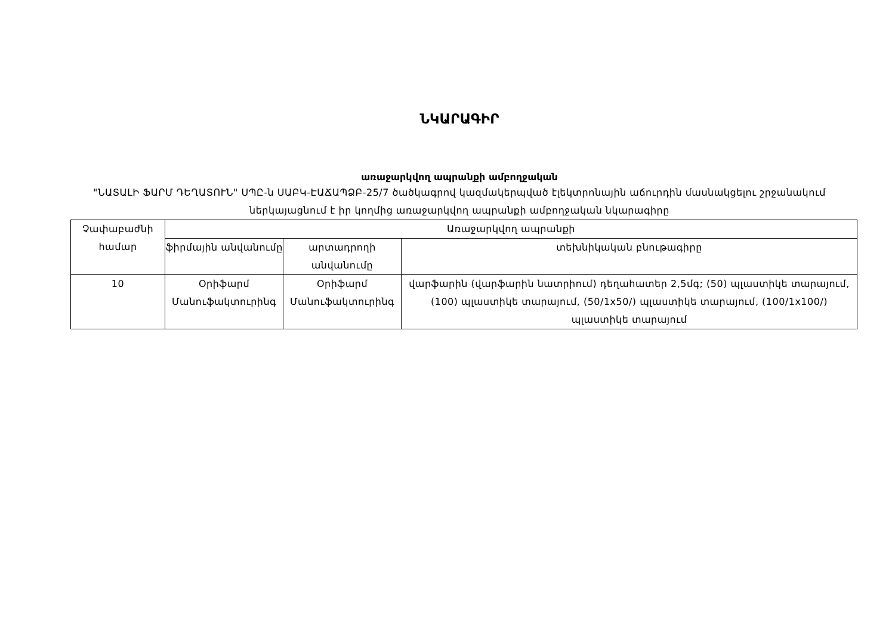ՆԿԱՐԱԳԻՐ
առաջարկվող ապրանքի ամբողջական
"ՆԱՏԱԼԻ ՖԱՐՄ ԴԵՂԱՏՈՒՆ" ՍՊԸ-ն ՍԱԲԿ-ԷԱՃԱՊՁԲ-25/7 ծածկագրով կազմակերպված էլեկտրոնային աճուրդին մասնակցելու շրջանակում ներկայացնում է իր կողմից առաջարկվող ապրանքի ամբողջական նկարագիրը
| Չափաբաժնի համար | Առաջարկվող ապրանքի | | |
| --- | --- | --- | --- |
| | ֆիրմային անվանումը | արտադրողի անվանումը | տեխնիկական բնութագիրը |
| 10 | Օրիֆարմ Մանուֆակտուրինգ | Օրիֆարմ Մանուֆակտուրինգ | վարֆարին (վարֆարին նատրիում) դեղահատեր 2,5մգ; (50) պլաստիկե տարայում, (100) պլաստիկե տարայում, (50/1x50/) պլաստիկե տարայում, (100/1x100/) պլաստիկե տարայում |